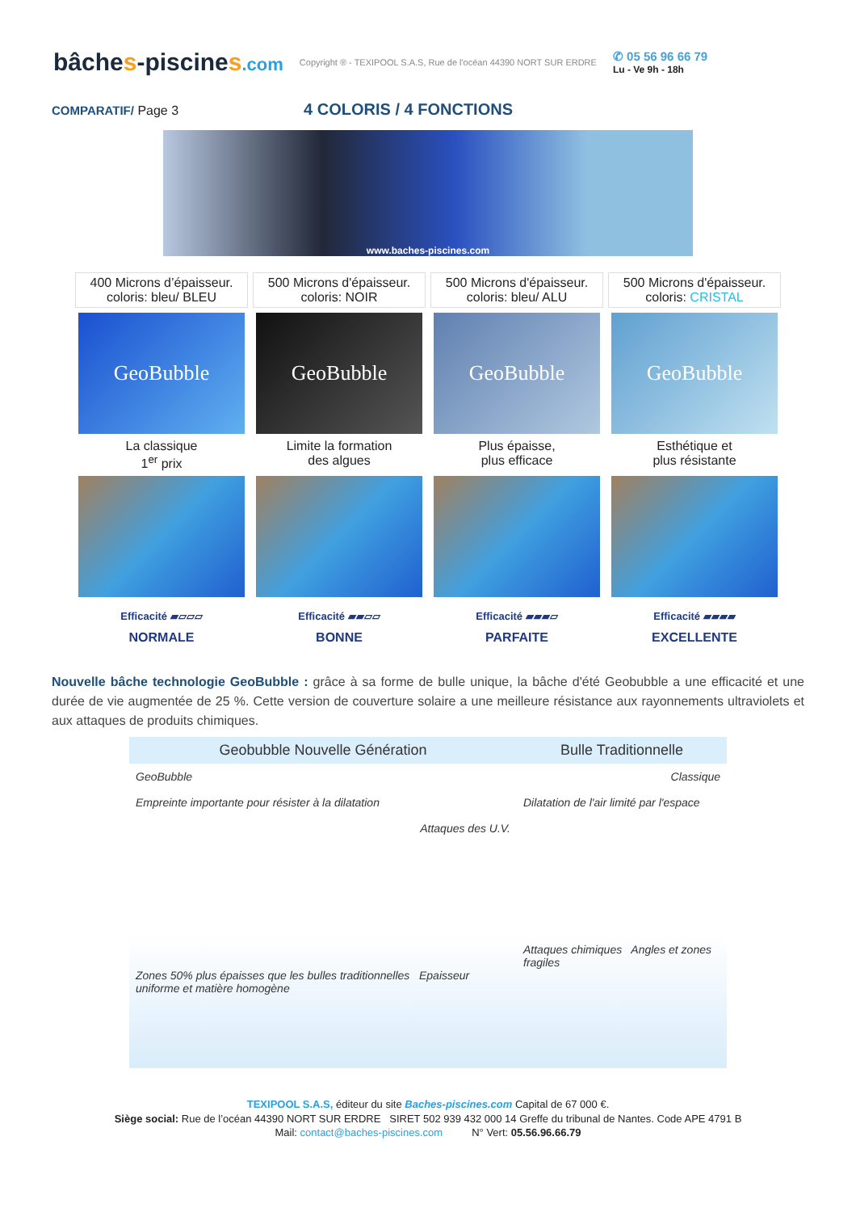bâches-piscines.com
Copyright ® - TEXIPOOL S.A.S, Rue de l'océan 44390 NORT SUR ERDRE
✆ 05 56 96 66 79
Lu - Ve 9h - 18h
COMPARATIF/ Page 3 4 COLORIS / 4 FONCTIONS
www.baches-piscines.com
| 400 Microns d’épaisseur. coloris: bleu/ BLEU | 500 Microns d'épaisseur. coloris: NOIR | 500 Microns d'épaisseur. coloris: bleu/ ALU | 500 Microns d'épaisseur. coloris: CRISTAL |
| GeoBubble | GeoBubble | GeoBubble | GeoBubble |
| La classique 1<sup>er</sup> prix | Limite la formation des algues | Plus épaisse, plus efficace | Esthétique et plus résistante |
| Efficacité ▰▱▱▱ | Efficacité ▰▰▱▱ | Efficacité ▰▰▰▱ | Efficacité ▰▰▰▰ |
| NORMALE | BONNE | PARFAITE | EXCELLENTE |
Nouvelle bâche technologie GeoBubble : grâce à sa forme de bulle unique, la bâche d'été Geobubble a une efficacité et une durée de vie augmentée de 25 %. Cette version de couverture solaire a une meilleure résistance aux rayonnements ultraviolets et aux attaques de produits chimiques.
Geobubble Nouvelle Génération
GeoBubble
Empreinte importante pour résister à la dilatation
Attaques des U.V.
Zones 50% plus épaisses que les bulles traditionnelles Epaisseur uniforme et matière homogène
Bulle Traditionnelle
Classique
Dilatation de l'air limité par l'espace
Attaques chimiques Angles et zones fragiles
TEXIPOOL S.A.S, éditeur du site Baches-piscines.com Capital de 67 000 €.
Siège social: Rue de l’océan 44390 NORT SUR ERDRE SIRET 502 939 432 000 14 Greffe du tribunal de Nantes. Code APE 4791 B
Mail: contact@baches-piscines.com N° Vert: 05.56.96.66.79